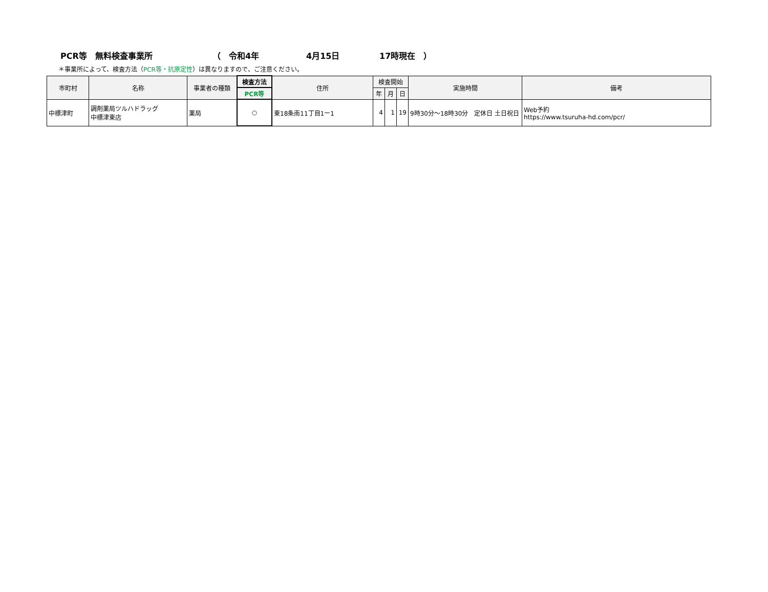PCR等　無料検査事業所 （　令和4年 4月15日 17時現在　）
＊事業所によって、検査方法（PCR等・抗原定性）は異なりますので、ご注意ください。
| 市町村 | 名称 | 事業者の種類 | 検査方法 | 住所 | 検査開始 | | | 実施時間 | 備考 |
| --- | --- | --- | --- | --- | --- | --- | --- | --- | --- |
| | | | PCR等 | | 年 | 月 | 日 | | |
| 中標津町 | 調剤薬局ツルハドラッグ 中標津東店 | 薬局 | ○ | 東18条南11丁目1ー1 | 4 | 1 | 19 | 9時30分～18時30分 定休日 土日祝日 | Web予約 https://www.tsuruha-hd.com/pcr/ |